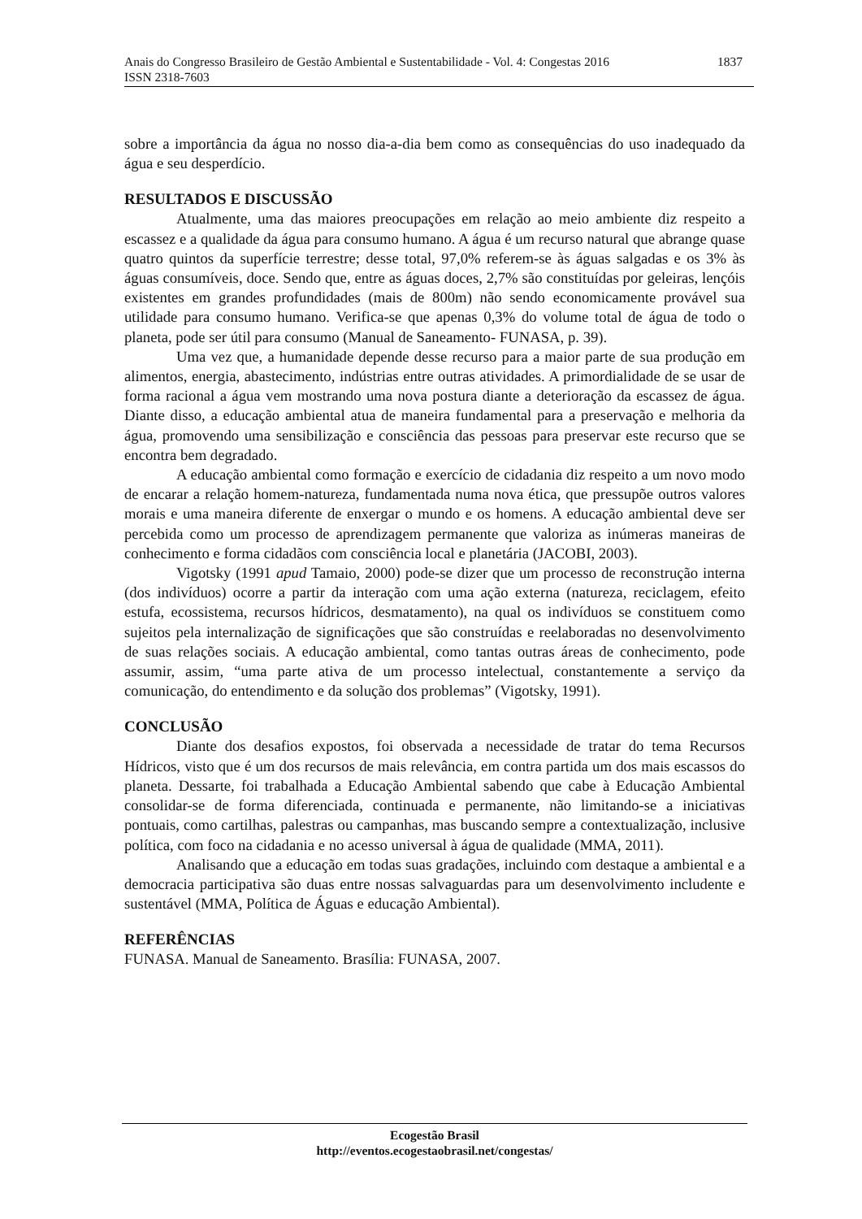Anais do Congresso Brasileiro de Gestão Ambiental e Sustentabilidade - Vol. 4: Congestas 2016 1837
ISSN 2318-7603
sobre a importância da água no nosso dia-a-dia bem como as consequências do uso inadequado da água e seu desperdício.
RESULTADOS E DISCUSSÃO
Atualmente, uma das maiores preocupações em relação ao meio ambiente diz respeito a escassez e a qualidade da água para consumo humano. A água é um recurso natural que abrange quase quatro quintos da superfície terrestre; desse total, 97,0% referem-se às águas salgadas e os 3% às águas consumíveis, doce. Sendo que, entre as águas doces, 2,7% são constituídas por geleiras, lençóis existentes em grandes profundidades (mais de 800m) não sendo economicamente provável sua utilidade para consumo humano. Verifica-se que apenas 0,3% do volume total de água de todo o planeta, pode ser útil para consumo (Manual de Saneamento- FUNASA, p. 39).
Uma vez que, a humanidade depende desse recurso para a maior parte de sua produção em alimentos, energia, abastecimento, indústrias entre outras atividades. A primordialidade de se usar de forma racional a água vem mostrando uma nova postura diante a deterioração da escassez de água. Diante disso, a educação ambiental atua de maneira fundamental para a preservação e melhoria da água, promovendo uma sensibilização e consciência das pessoas para preservar este recurso que se encontra bem degradado.
A educação ambiental como formação e exercício de cidadania diz respeito a um novo modo de encarar a relação homem-natureza, fundamentada numa nova ética, que pressupõe outros valores morais e uma maneira diferente de enxergar o mundo e os homens. A educação ambiental deve ser percebida como um processo de aprendizagem permanente que valoriza as inúmeras maneiras de conhecimento e forma cidadãos com consciência local e planetária (JACOBI, 2003).
Vigotsky (1991 apud Tamaio, 2000) pode-se dizer que um processo de reconstrução interna (dos indivíduos) ocorre a partir da interação com uma ação externa (natureza, reciclagem, efeito estufa, ecossistema, recursos hídricos, desmatamento), na qual os indivíduos se constituem como sujeitos pela internalização de significações que são construídas e reelaboradas no desenvolvimento de suas relações sociais. A educação ambiental, como tantas outras áreas de conhecimento, pode assumir, assim, “uma parte ativa de um processo intelectual, constantemente a serviço da comunicação, do entendimento e da solução dos problemas” (Vigotsky, 1991).
CONCLUSÃO
Diante dos desafios expostos, foi observada a necessidade de tratar do tema Recursos Hídricos, visto que é um dos recursos de mais relevância, em contra partida um dos mais escassos do planeta. Dessarte, foi trabalhada a Educação Ambiental sabendo que cabe à Educação Ambiental consolidar-se de forma diferenciada, continuada e permanente, não limitando-se a iniciativas pontuais, como cartilhas, palestras ou campanhas, mas buscando sempre a contextualização, inclusive política, com foco na cidadania e no acesso universal à água de qualidade (MMA, 2011).
Analisando que a educação em todas suas gradações, incluindo com destaque a ambiental e a democracia participativa são duas entre nossas salvaguardas para um desenvolvimento includente e sustentável (MMA, Política de Águas e educação Ambiental).
REFERÊNCIAS
FUNASA. Manual de Saneamento. Brasília: FUNASA, 2007.
Ecogestão Brasil
http://eventos.ecogestaobrasil.net/congestas/